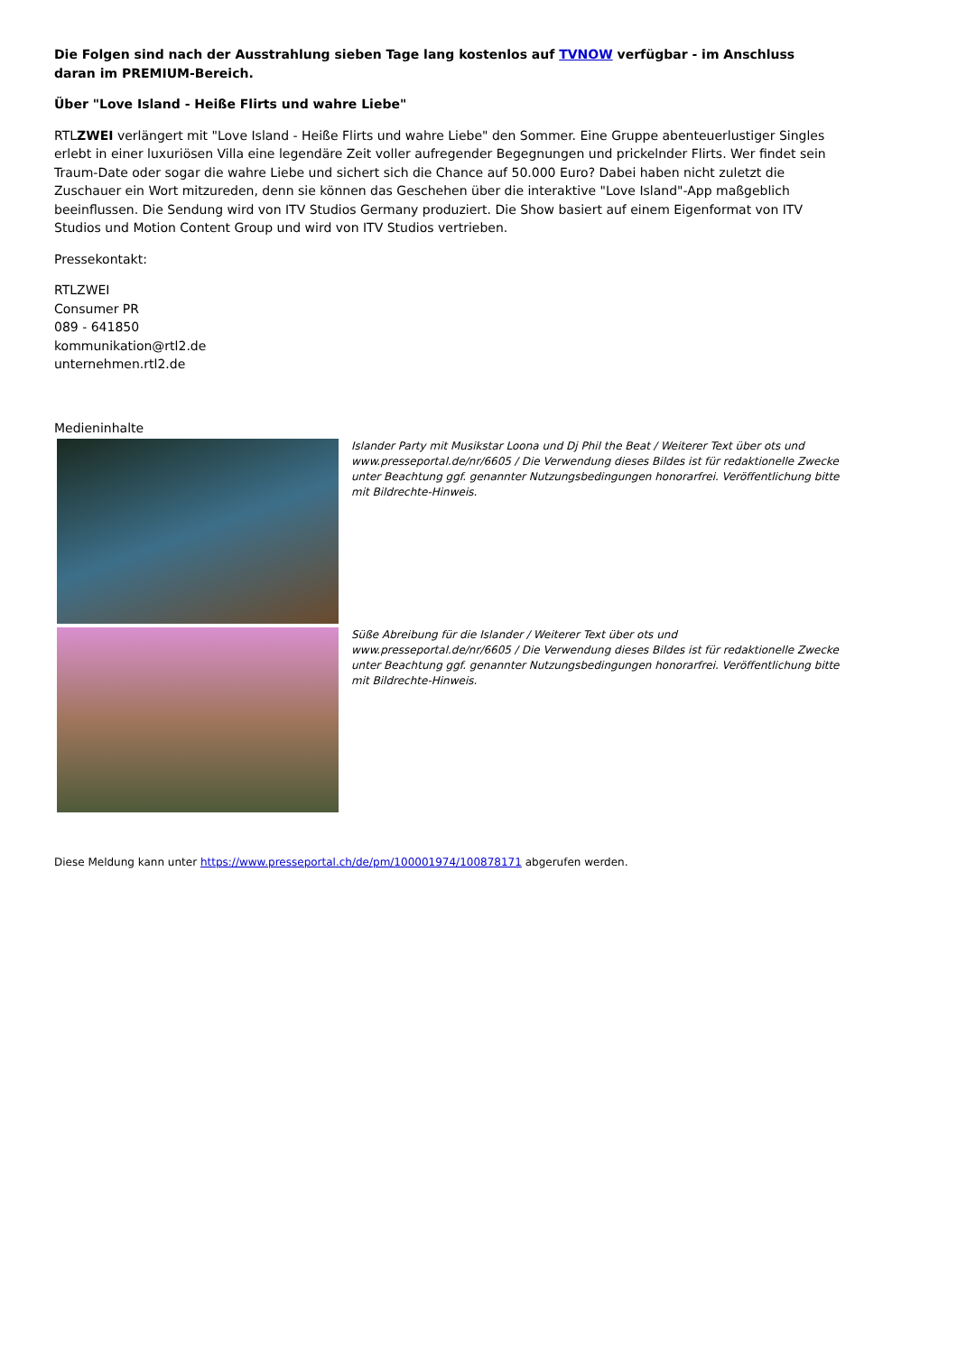Die Folgen sind nach der Ausstrahlung sieben Tage lang kostenlos auf TVNOW verfügbar - im Anschluss daran im PREMIUM-Bereich.
Über "Love Island - Heiße Flirts und wahre Liebe"
RTLZWEI verlängert mit "Love Island - Heiße Flirts und wahre Liebe" den Sommer. Eine Gruppe abenteuerlustiger Singles erlebt in einer luxuriösen Villa eine legendäre Zeit voller aufregender Begegnungen und prickelnder Flirts. Wer findet sein Traum-Date oder sogar die wahre Liebe und sichert sich die Chance auf 50.000 Euro? Dabei haben nicht zuletzt die Zuschauer ein Wort mitzureden, denn sie können das Geschehen über die interaktive "Love Island"-App maßgeblich beeinflussen. Die Sendung wird von ITV Studios Germany produziert. Die Show basiert auf einem Eigenformat von ITV Studios und Motion Content Group und wird von ITV Studios vertrieben.
Pressekontakt:
RTLZWEI
Consumer PR
089 - 641850
kommunikation@rtl2.de
unternehmen.rtl2.de
Medieninhalte
Islander Party mit Musikstar Loona und Dj Phil the Beat / Weiterer Text über ots und www.presseportal.de/nr/6605 / Die Verwendung dieses Bildes ist für redaktionelle Zwecke unter Beachtung ggf. genannter Nutzungsbedingungen honorarfrei. Veröffentlichung bitte mit Bildrechte-Hinweis.
Süße Abreibung für die Islander / Weiterer Text über ots und www.presseportal.de/nr/6605 / Die Verwendung dieses Bildes ist für redaktionelle Zwecke unter Beachtung ggf. genannter Nutzungsbedingungen honorarfrei. Veröffentlichung bitte mit Bildrechte-Hinweis.
Diese Meldung kann unter https://www.presseportal.ch/de/pm/100001974/100878171 abgerufen werden.